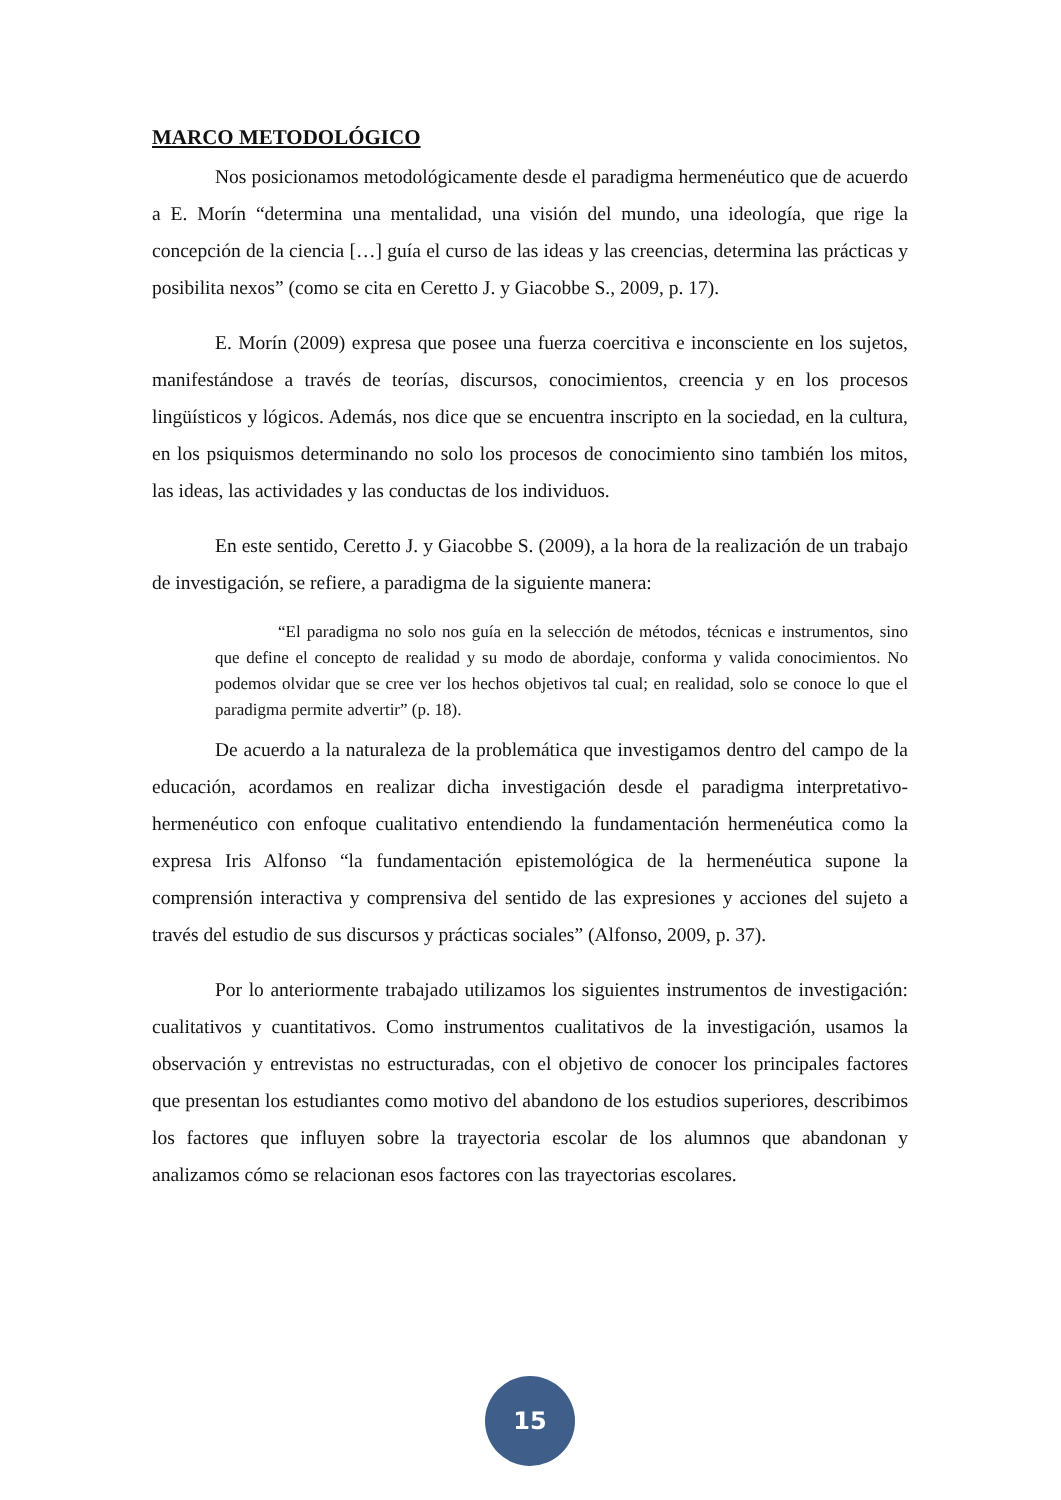MARCO METODOLÓGICO
Nos posicionamos metodológicamente desde el paradigma hermenéutico que de acuerdo a E. Morín “determina una mentalidad, una visión del mundo, una ideología, que rige la concepción de la ciencia […] guía el curso de las ideas y las creencias, determina las prácticas y posibilita nexos” (como se cita en Ceretto J. y Giacobbe S., 2009, p. 17).
E. Morín (2009) expresa que posee una fuerza coercitiva e inconsciente en los sujetos, manifestándose a través de teorías, discursos, conocimientos, creencia y en los procesos lingüísticos y lógicos. Además, nos dice que se encuentra inscripto en la sociedad, en la cultura, en los psiquismos determinando no solo los procesos de conocimiento sino también los mitos, las ideas, las actividades y las conductas de los individuos.
En este sentido, Ceretto J. y Giacobbe S. (2009), a la hora de la realización de un trabajo de investigación, se refiere, a paradigma de la siguiente manera:
“El paradigma no solo nos guía en la selección de métodos, técnicas e instrumentos, sino que define el concepto de realidad y su modo de abordaje, conforma y valida conocimientos. No podemos olvidar que se cree ver los hechos objetivos tal cual; en realidad, solo se conoce lo que el paradigma permite advertir” (p. 18).
De acuerdo a la naturaleza de la problemática que investigamos dentro del campo de la educación, acordamos en realizar dicha investigación desde el paradigma interpretativo-hermenéutico con enfoque cualitativo entendiendo la fundamentación hermenéutica como la expresa Iris Alfonso “la fundamentación epistemológica de la hermenéutica supone la comprensión interactiva y comprensiva del sentido de las expresiones y acciones del sujeto a través del estudio de sus discursos y prácticas sociales” (Alfonso, 2009, p. 37).
Por lo anteriormente trabajado utilizamos los siguientes instrumentos de investigación: cualitativos y cuantitativos. Como instrumentos cualitativos de la investigación, usamos la observación y entrevistas no estructuradas, con el objetivo de conocer los principales factores que presentan los estudiantes como motivo del abandono de los estudios superiores, describimos los factores que influyen sobre la trayectoria escolar de los alumnos que abandonan y analizamos cómo se relacionan esos factores con las trayectorias escolares.
15